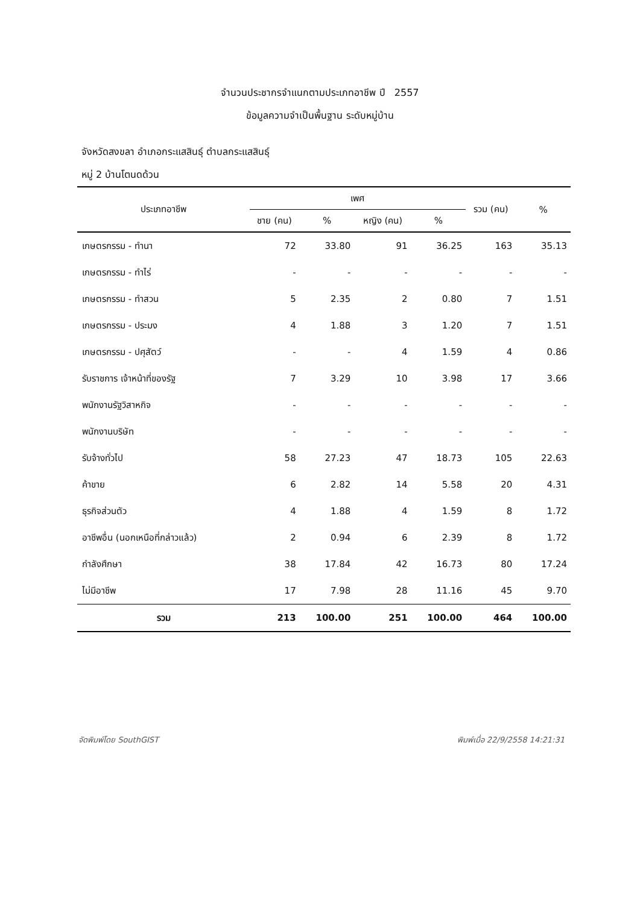จำนวนประชากรจำแนกตามประเภทอาชีพ ปี 2557
ข้อมูลความจำเป็นพื้นฐาน ระดับหมู่บ้าน
จังหวัดสงขลา อำเภอกระแสสินธุ์ ตำบลกระแสสินธุ์
หมู่ 2 บ้านโตนดด้วน
| ประเภทอาชีพ | เพศ | | | | รวม (คน) | % |
| --- | --- | --- | --- | --- | --- | --- |
| | ชาย (คน) | % | หญิง (คน) | % | | |
| เกษตรกรรม - ทำนา | 72 | 33.80 | 91 | 36.25 | 163 | 35.13 |
| เกษตรกรรม - ทำไร่ | - | - | - | - | - | - |
| เกษตรกรรม - ทำสวน | 5 | 2.35 | 2 | 0.80 | 7 | 1.51 |
| เกษตรกรรม - ประมง | 4 | 1.88 | 3 | 1.20 | 7 | 1.51 |
| เกษตรกรรม - ปศุสัตว์ | - | - | 4 | 1.59 | 4 | 0.86 |
| รับราชการ เจ้าหน้าที่ของรัฐ | 7 | 3.29 | 10 | 3.98 | 17 | 3.66 |
| พนักงานรัฐวิสาหกิจ | - | - | - | - | - | - |
| พนักงานบริษัท | - | - | - | - | - | - |
| รับจ้างทั่วไป | 58 | 27.23 | 47 | 18.73 | 105 | 22.63 |
| ค้าขาย | 6 | 2.82 | 14 | 5.58 | 20 | 4.31 |
| ธุรกิจส่วนตัว | 4 | 1.88 | 4 | 1.59 | 8 | 1.72 |
| อาชีพอื่น (นอกเหนือที่กล่าวแล้ว) | 2 | 0.94 | 6 | 2.39 | 8 | 1.72 |
| กำลังศึกษา | 38 | 17.84 | 42 | 16.73 | 80 | 17.24 |
| ไม่มีอาชีพ | 17 | 7.98 | 28 | 11.16 | 45 | 9.70 |
| รวม | 213 | 100.00 | 251 | 100.00 | 464 | 100.00 |
จัดพิมพ์โดย SouthGIST พิมพ์เมื่อ 22/9/2558 14:21:31